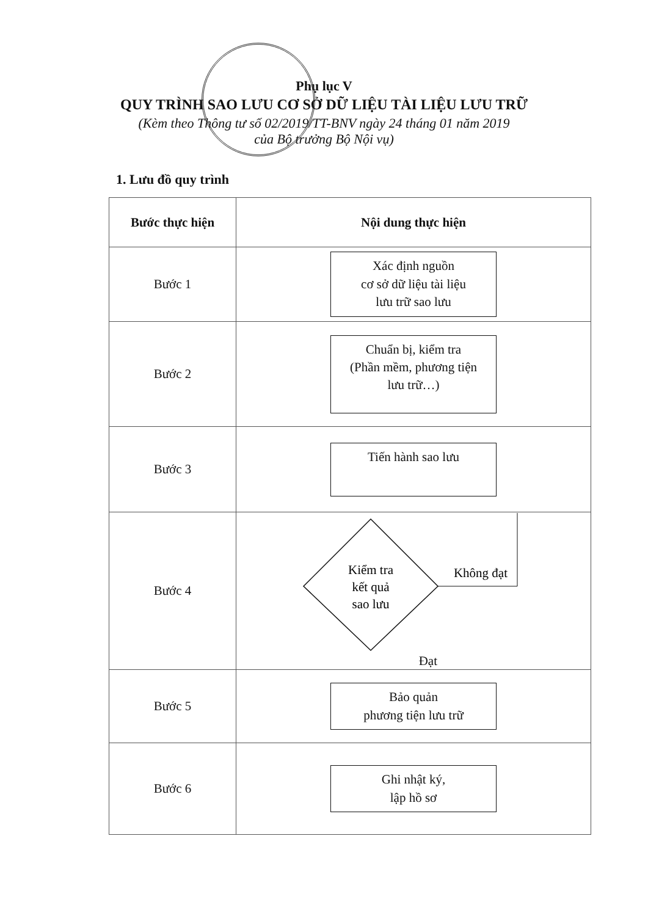Phụ lục V
QUY TRÌNH SAO LƯU CƠ SỞ DỮ LIỆU TÀI LIỆU LƯU TRỮ
(Kèm theo Thông tư số 02/2019/TT-BNV ngày 24 tháng 01 năm 2019
của Bộ trưởng Bộ Nội vụ)
1. Lưu đồ quy trình
| Bước thực hiện | Nội dung thực hiện |
| --- | --- |
| Bước 1 | Xác định nguồn cơ sở dữ liệu tài liệu lưu trữ sao lưu |
| Bước 2 | Chuẩn bị, kiểm tra (Phần mềm, phương tiện lưu trữ…) |
| Bước 3 | Tiến hành sao lưu |
| Bước 4 | Kiểm tra kết quả sao lưu Không đạt Đạt |
| Bước 5 | Bảo quản phương tiện lưu trữ |
| Bước 6 | Ghi nhật ký, lập hồ sơ |